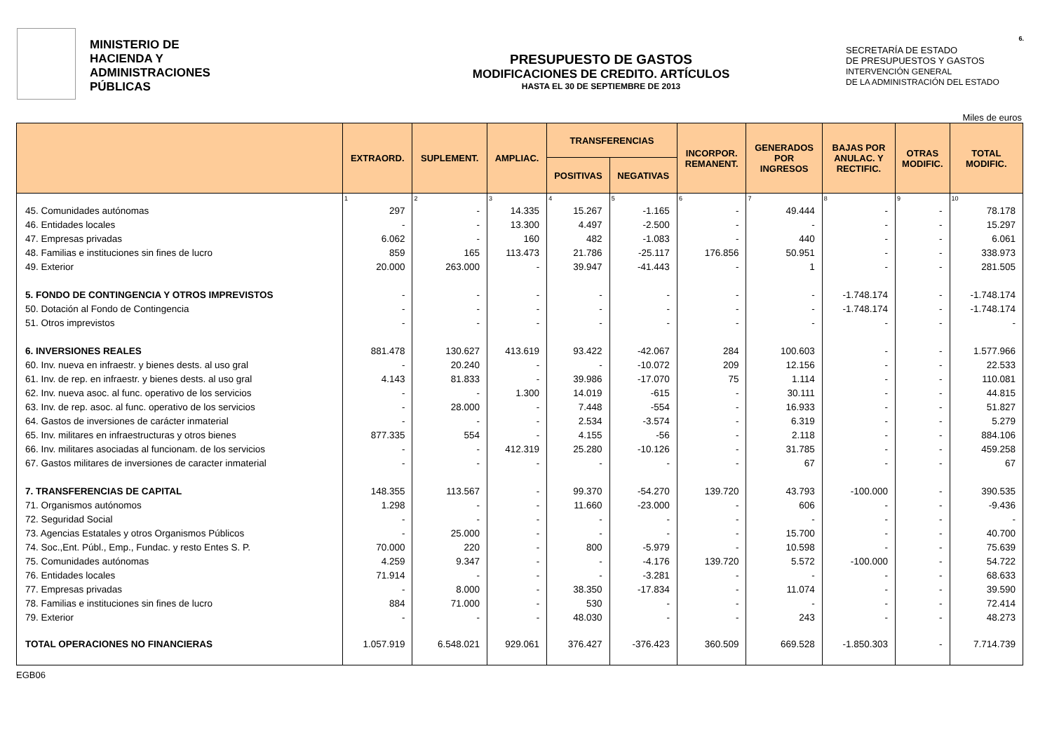6.
MINISTERIO DE
HACIENDA Y
ADMINISTRACIONES
PÚBLICAS
PRESUPUESTO DE GASTOS
MODIFICACIONES DE CREDITO. ARTÍCULOS
HASTA EL 30 DE SEPTIEMBRE DE 2013
SECRETARÍA DE ESTADO
DE PRESUPUESTOS Y GASTOS
INTERVENCIÓN GENERAL
DE LA ADMINISTRACIÓN DEL ESTADO
Miles de euros
| | EXTRAORD. | SUPLEMENT. | AMPLIAC. | TRANSFERENCIAS | | INCORPOR. REMANENT. | GENERADOS POR INGRESOS | BAJAS POR ANULAC. Y RECTIFIC. | OTRAS MODIFIC. | TOTAL MODIFIC. |
| --- | --- | --- | --- | --- | --- | --- | --- | --- | --- | --- |
| | | | | POSITIVAS | NEGATIVAS | | | | | |
| | 1 | 2 | 3 | 4 | 5 | 6 | 7 | 8 | 9 | 10 |
| 45. Comunidades autónomas | 297 | - | 14.335 | 15.267 | -1.165 | - | 49.444 | - | - | 78.178 |
| 46. Entidades locales | - | - | 13.300 | 4.497 | -2.500 | - | - | - | - | 15.297 |
| 47. Empresas privadas | 6.062 | - | 160 | 482 | -1.083 | - | 440 | - | - | 6.061 |
| 48. Familias e instituciones sin fines de lucro | 859 | 165 | 113.473 | 21.786 | -25.117 | 176.856 | 50.951 | - | - | 338.973 |
| 49. Exterior | 20.000 | 263.000 | - | 39.947 | -41.443 | - | 1 | - | - | 281.505 |
| 5. FONDO DE CONTINGENCIA Y OTROS IMPREVISTOS | - | - | - | - | - | - | - | -1.748.174 | - | -1.748.174 |
| 50. Dotación al Fondo de Contingencia | - | - | - | - | - | - | - | -1.748.174 | - | -1.748.174 |
| 51. Otros imprevistos | - | - | - | - | - | - | - | - | - | - |
| 6. INVERSIONES REALES | 881.478 | 130.627 | 413.619 | 93.422 | -42.067 | 284 | 100.603 | - | - | 1.577.966 |
| 60. Inv. nueva en infraestr. y bienes dests. al uso gral | - | 20.240 | - | - | -10.072 | 209 | 12.156 | - | - | 22.533 |
| 61. Inv. de rep. en infraestr. y bienes dests. al uso gral | 4.143 | 81.833 | - | 39.986 | -17.070 | 75 | 1.114 | - | - | 110.081 |
| 62. Inv. nueva asoc. al func. operativo de los servicios | - | - | 1.300 | 14.019 | -615 | - | 30.111 | - | - | 44.815 |
| 63. Inv. de rep. asoc. al func. operativo de los servicios | - | 28.000 | - | 7.448 | -554 | - | 16.933 | - | - | 51.827 |
| 64. Gastos de inversiones de carácter inmaterial | - | - | - | 2.534 | -3.574 | - | 6.319 | - | - | 5.279 |
| 65. Inv. militares en infraestructuras y otros bienes | 877.335 | 554 | - | 4.155 | -56 | - | 2.118 | - | - | 884.106 |
| 66. Inv. militares asociadas al funcionam. de los servicios | - | - | 412.319 | 25.280 | -10.126 | - | 31.785 | - | - | 459.258 |
| 67. Gastos militares de inversiones de caracter inmaterial | - | - | - | - | - | - | 67 | - | - | 67 |
| 7. TRANSFERENCIAS DE CAPITAL | 148.355 | 113.567 | - | 99.370 | -54.270 | 139.720 | 43.793 | -100.000 | - | 390.535 |
| 71. Organismos autónomos | 1.298 | - | - | 11.660 | -23.000 | - | 606 | - | - | -9.436 |
| 72. Seguridad Social | - | - | - | - | - | - | - | - | - | - |
| 73. Agencias Estatales y otros Organismos Públicos | - | 25.000 | - | - | - | - | 15.700 | - | - | 40.700 |
| 74. Soc.,Ent. Públ., Emp., Fundac. y resto Entes S. P. | 70.000 | 220 | - | 800 | -5.979 | - | 10.598 | - | - | 75.639 |
| 75. Comunidades autónomas | 4.259 | 9.347 | - | - | -4.176 | 139.720 | 5.572 | -100.000 | - | 54.722 |
| 76. Entidades locales | 71.914 | - | - | - | -3.281 | - | - | - | - | 68.633 |
| 77. Empresas privadas | - | 8.000 | - | 38.350 | -17.834 | - | 11.074 | - | - | 39.590 |
| 78. Familias e instituciones sin fines de lucro | 884 | 71.000 | - | 530 | - | - | - | - | - | 72.414 |
| 79. Exterior | - | - | - | 48.030 | - | - | 243 | - | - | 48.273 |
| TOTAL OPERACIONES NO FINANCIERAS | 1.057.919 | 6.548.021 | 929.061 | 376.427 | -376.423 | 360.509 | 669.528 | -1.850.303 | - | 7.714.739 |
EGB06